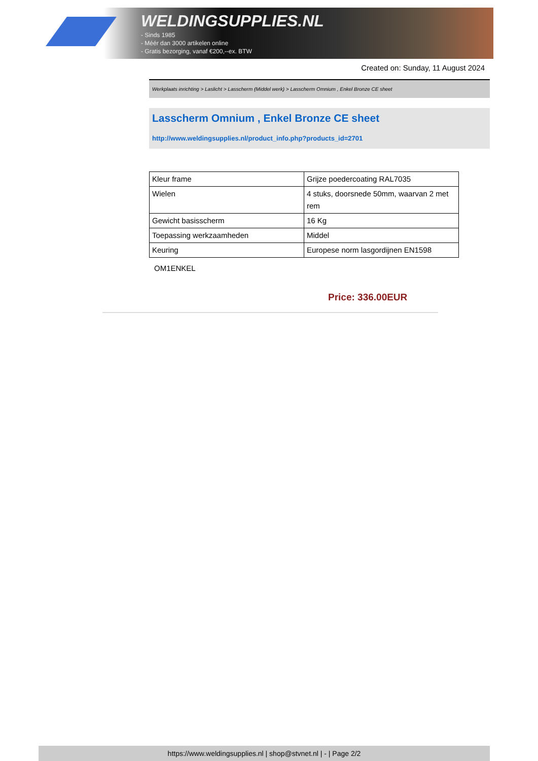WELDINGSUPPLIES.NL
- Sinds 1985
- Méér dan 3000 artikelen online
- Gratis bezorging, vanaf €200,--ex. BTW
Created on: Sunday, 11 August 2024
Werkplaats inrichting > Laslicht > Lasscherm (Middel werk) > Lasscherm Omnium , Enkel Bronze CE sheet
Lasscherm Omnium , Enkel Bronze CE sheet
http://www.weldingsupplies.nl/product_info.php?products_id=2701
| Kleur frame | Grijze poedercoating RAL7035 |
| Wielen | 4 stuks, doorsnede 50mm, waarvan 2 met rem |
| Gewicht basisscherm | 16 Kg |
| Toepassing werkzaamheden | Middel |
| Keuring | Europese norm lasgordijnen EN1598 |
OM1ENKEL
Price: 336.00EUR
https://www.weldingsupplies.nl | shop@stvnet.nl | - | Page 2/2